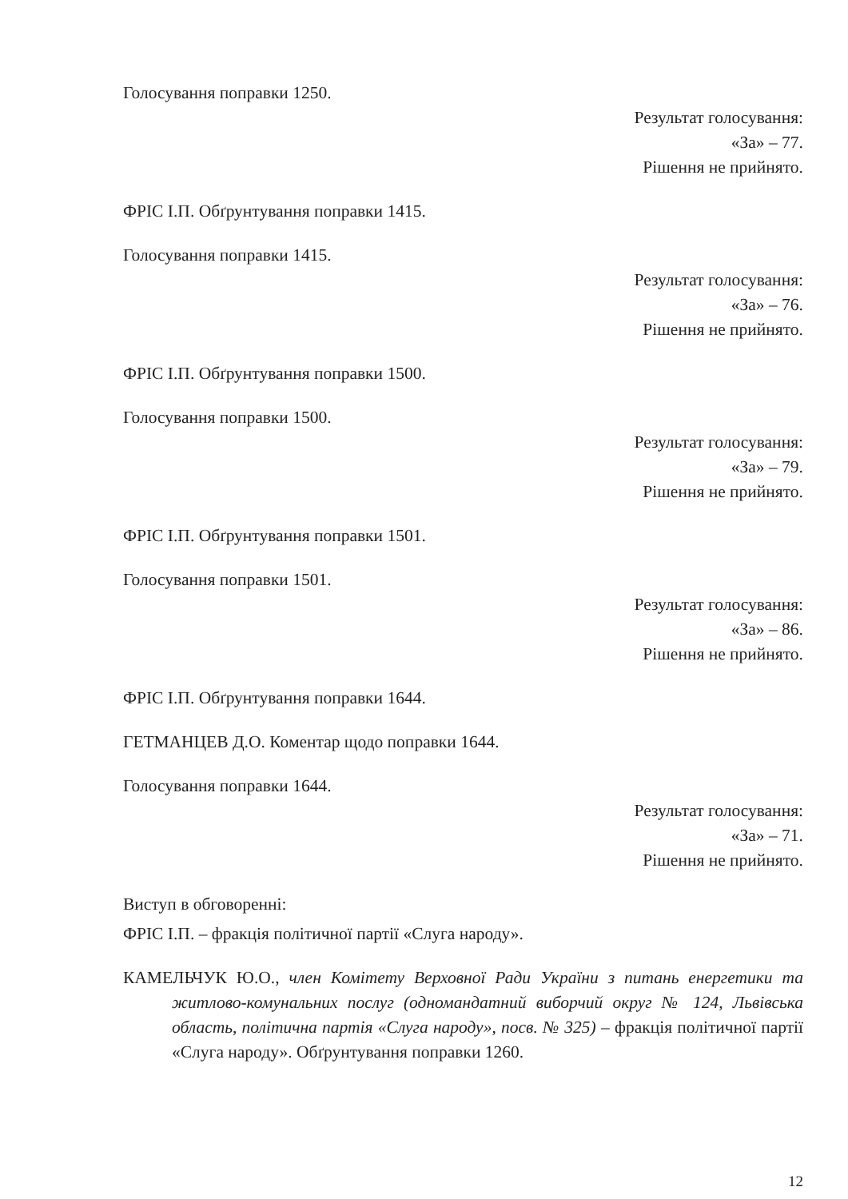Голосування поправки 1250.
Результат голосування:
«За» – 77.
Рішення не прийнято.
ФРІС І.П. Обґрунтування поправки 1415.
Голосування поправки 1415.
Результат голосування:
«За» – 76.
Рішення не прийнято.
ФРІС І.П. Обґрунтування поправки 1500.
Голосування поправки 1500.
Результат голосування:
«За» – 79.
Рішення не прийнято.
ФРІС І.П. Обґрунтування поправки 1501.
Голосування поправки 1501.
Результат голосування:
«За» – 86.
Рішення не прийнято.
ФРІС І.П. Обґрунтування поправки 1644.
ГЕТМАНЦЕВ Д.О. Коментар щодо поправки 1644.
Голосування поправки 1644.
Результат голосування:
«За» – 71.
Рішення не прийнято.
Виступ в обговоренні:
ФРІС І.П. – фракція політичної партії «Слуга народу».
КАМЕЛЬЧУК Ю.О., член Комітету Верховної Ради України з питань енергетики та житлово-комунальних послуг (одномандатний виборчий округ № 124, Львівська область, політична партія «Слуга народу», посв. № 325) – фракція політичної партії «Слуга народу». Обґрунтування поправки 1260.
12